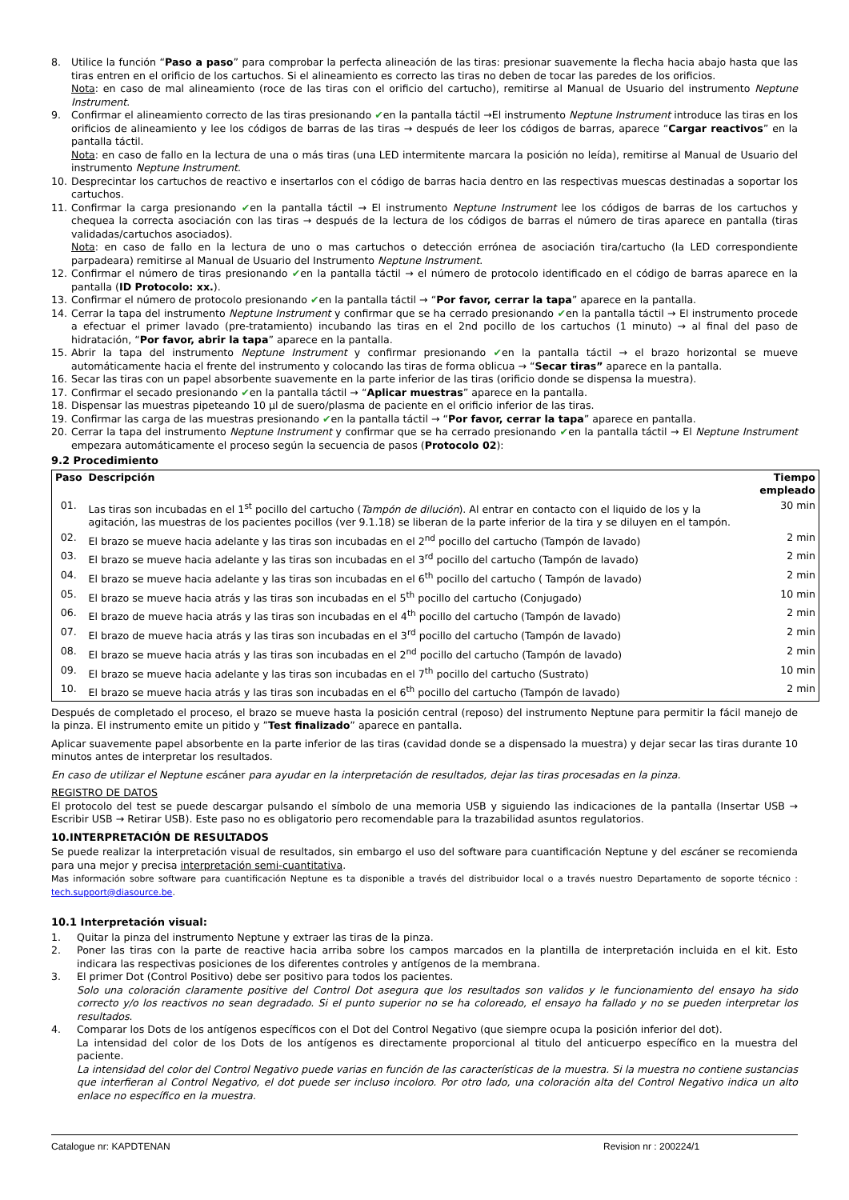8. Utilice la función “Paso a paso” para comprobar la perfecta alineación de las tiras: presionar suavemente la flecha hacia abajo hasta que las tiras entren en el orificio de los cartuchos. Si el alineamiento es correcto las tiras no deben de tocar las paredes de los orificios.
Nota: en caso de mal alineamiento (roce de las tiras con el orificio del cartucho), remitirse al Manual de Usuario del instrumento Neptune Instrument.
9. Confirmar el alineamiento correcto de las tiras presionando ✔en la pantalla táctil →El instrumento Neptune Instrument introduce las tiras en los orificios de alineamiento y lee los códigos de barras de las tiras → después de leer los códigos de barras, aparece “Cargar reactivos” en la pantalla táctil.
Nota: en caso de fallo en la lectura de una o más tiras (una LED intermitente marcara la posición no leída), remitirse al Manual de Usuario del instrumento Neptune Instrument.
10. Desprecintar los cartuchos de reactivo e insertarlos con el código de barras hacia dentro en las respectivas muescas destinadas a soportar los cartuchos.
11. Confirmar la carga presionando ✔en la pantalla táctil → El instrumento Neptune Instrument lee los códigos de barras de los cartuchos y chequea la correcta asociación con las tiras → después de la lectura de los códigos de barras el número de tiras aparece en pantalla (tiras validadas/cartuchos asociados).
Nota: en caso de fallo en la lectura de uno o mas cartuchos o detección errónea de asociación tira/cartucho (la LED correspondiente parpadeara) remitirse al Manual de Usuario del Instrumento Neptune Instrument.
12. Confirmar el número de tiras presionando ✔en la pantalla táctil → el número de protocolo identificado en el código de barras aparece en la pantalla (ID Protocolo: xx.).
13. Confirmar el número de protocolo presionando ✔en la pantalla táctil → “Por favor, cerrar la tapa” aparece en la pantalla.
14. Cerrar la tapa del instrumento Neptune Instrument y confirmar que se ha cerrado presionando ✔en la pantalla táctil → El instrumento procede a efectuar el primer lavado (pre-tratamiento) incubando las tiras en el 2nd pocillo de los cartuchos (1 minuto) → al final del paso de hidratación, “Por favor, abrir la tapa” aparece en la pantalla.
15. Abrir la tapa del instrumento Neptune Instrument y confirmar presionando ✔en la pantalla táctil → el brazo horizontal se mueve automáticamente hacia el frente del instrumento y colocando las tiras de forma oblicua → “Secar tiras” aparece en la pantalla.
16. Secar las tiras con un papel absorbente suavemente en la parte inferior de las tiras (orificio donde se dispensa la muestra).
17. Confirmar el secado presionando ✔en la pantalla táctil → “Aplicar muestras” aparece en la pantalla.
18. Dispensar las muestras pipeteando 10 µl de suero/plasma de paciente en el orificio inferior de las tiras.
19. Confirmar las carga de las muestras presionando ✔en la pantalla táctil → “Por favor, cerrar la tapa” aparece en pantalla.
20. Cerrar la tapa del instrumento Neptune Instrument y confirmar que se ha cerrado presionando ✔en la pantalla táctil → El Neptune Instrument empezara automáticamente el proceso según la secuencia de pasos (Protocolo 02):
9.2 Procedimiento
| Paso | Descripción | Tiempo empleado |
| --- | --- | --- |
| 01. | Las tiras son incubadas en el 1<sup>st</sup> pocillo del cartucho ( Tampón de dilución ). Al entrar en contacto con el liquido de los y la agitación, las muestras de los pacientes pocillos (ver 9.1.18) se liberan de la parte inferior de la tira y se diluyen en el tampón. | 30 min |
| 02. | El brazo se mueve hacia adelante y las tiras son incubadas en el 2<sup>nd</sup> pocillo del cartucho (Tampón de lavado) | 2 min |
| 03. | El brazo se mueve hacia adelante y las tiras son incubadas en el 3<sup>rd</sup> pocillo del cartucho (Tampón de lavado) | 2 min |
| 04. | El brazo se mueve hacia adelante y las tiras son incubadas en el 6<sup>th</sup> pocillo del cartucho ( Tampón de lavado) | 2 min |
| 05. | El brazo se mueve hacia atrás y las tiras son incubadas en el 5<sup>th</sup> pocillo del cartucho (Conjugado) | 10 min |
| 06. | El brazo de mueve hacia atrás y las tiras son incubadas en el 4<sup>th</sup> pocillo del cartucho (Tampón de lavado) | 2 min |
| 07. | El brazo de mueve hacia atrás y las tiras son incubadas en el 3<sup>rd</sup> pocillo del cartucho (Tampón de lavado) | 2 min |
| 08. | El brazo se mueve hacia atrás y las tiras son incubadas en el 2<sup>nd</sup> pocillo del cartucho (Tampón de lavado) | 2 min |
| 09. | El brazo se mueve hacia adelante y las tiras son incubadas en el 7<sup>th</sup> pocillo del cartucho (Sustrato) | 10 min |
| 10. | El brazo se mueve hacia atrás y las tiras son incubadas en el 6<sup>th</sup> pocillo del cartucho (Tampón de lavado) | 2 min |
Después de completado el proceso, el brazo se mueve hasta la posición central (reposo) del instrumento Neptune para permitir la fácil manejo de la pinza. El instrumento emite un pitido y ”Test finalizado” aparece en pantalla.
Aplicar suavemente papel absorbente en la parte inferior de las tiras (cavidad donde se a dispensado la muestra) y dejar secar las tiras durante 10 minutos antes de interpretar los resultados.
En caso de utilizar el Neptune escáner para ayudar en la interpretación de resultados, dejar las tiras procesadas en la pinza.
REGISTRO DE DATOS
El protocolo del test se puede descargar pulsando el símbolo de una memoria USB y siguiendo las indicaciones de la pantalla (Insertar USB → Escribir USB → Retirar USB). Este paso no es obligatorio pero recomendable para la trazabilidad asuntos regulatorios.
10.INTERPRETACIÓN DE RESULTADOS
Se puede realizar la interpretación visual de resultados, sin embargo el uso del software para cuantificación Neptune y del escáner se recomienda para una mejor y precisa interpretación semi-cuantitativa.
Mas información sobre software para cuantificación Neptune es ta disponible a través del distribuidor local o a través nuestro Departamento de soporte técnico : tech.support@diasource.be.
10.1 Interpretación visual:
1. Quitar la pinza del instrumento Neptune y extraer las tiras de la pinza.
2. Poner las tiras con la parte de reactive hacia arriba sobre los campos marcados en la plantilla de interpretación incluida en el kit. Esto indicara las respectivas posiciones de los diferentes controles y antígenos de la membrana.
3. El primer Dot (Control Positivo) debe ser positivo para todos los pacientes.
Solo una coloración claramente positive del Control Dot asegura que los resultados son validos y le funcionamiento del ensayo ha sido correcto y/o los reactivos no sean degradado. Si el punto superior no se ha coloreado, el ensayo ha fallado y no se pueden interpretar los resultados.
4. Comparar los Dots de los antígenos específicos con el Dot del Control Negativo (que siempre ocupa la posición inferior del dot).
La intensidad del color de los Dots de los antígenos es directamente proporcional al titulo del anticuerpo específico en la muestra del paciente.
La intensidad del color del Control Negativo puede varias en función de las características de la muestra. Si la muestra no contiene sustancias que interfieran al Control Negativo, el dot puede ser incluso incoloro. Por otro lado, una coloración alta del Control Negativo indica un alto enlace no específico en la muestra.
Catalogue nr: KAPDTENAN Revision nr : 200224/1